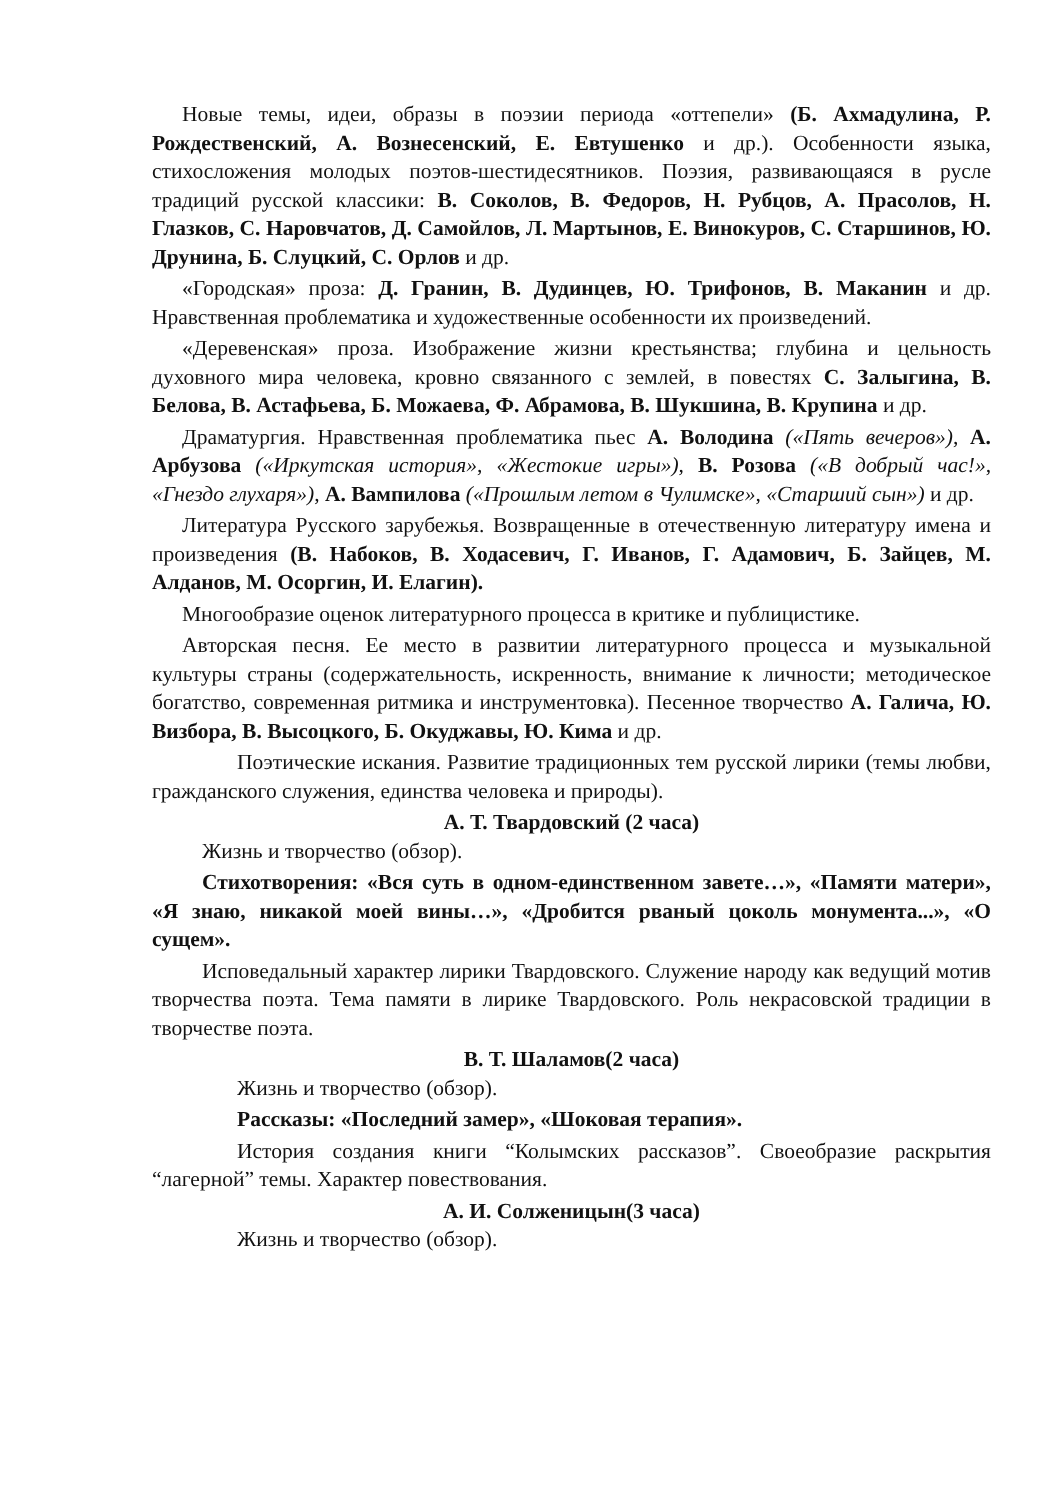Новые темы, идеи, образы в поэзии периода «оттепели» (Б. Ахмадулина, Р. Рождественский, А. Вознесенский, Е. Евтушенко и др.). Особенности языка, стихосложения молодых поэтов-шестидесятников. Поэзия, развивающаяся в русле традиций русской классики: В. Соколов, В. Федоров, Н. Рубцов, А. Прасолов, Н. Глазков, С. Наровчатов, Д. Самойлов, Л. Мартынов, Е. Винокуров, С. Старшинов, Ю. Друнина, Б. Слуцкий, С. Орлов и др.
«Городская» проза: Д. Гранин, В. Дудинцев, Ю. Трифонов, В. Маканин и др. Нравственная проблематика и художественные особенности их произведений.
«Деревенская» проза. Изображение жизни крестьянства; глубина и цельность духовного мира человека, кровно связанного с землей, в повестях С. Залыгина, В. Белова, В. Астафьева, Б. Можаева, Ф. Абрамова, В. Шукшина, В. Крупина и др.
Драматургия. Нравственная проблематика пьес А. Володина («Пять вечеров»), А. Арбузова («Иркутская история», «Жестокие игры»), В. Розова («В добрый час!», «Гнездо глухаря»), А. Вампилова («Прошлым летом в Чулимске», «Старший сын») и др.
Литература Русского зарубежья. Возвращенные в отечественную литературу имена и произведения (В. Набоков, В. Ходасевич, Г. Иванов, Г. Адамович, Б. Зайцев, М. Алданов, М. Осоргин, И. Елагин).
Многообразие оценок литературного процесса в критике и публицистике.
Авторская песня. Ее место в развитии литературного процесса и музыкальной культуры страны (содержательность, искренность, внимание к личности; методическое богатство, современная ритмика и инструментовка). Песенное творчество А. Галича, Ю. Визбора, В. Высоцкого, Б. Окуджавы, Ю. Кима и др.
Поэтические искания. Развитие традиционных тем русской лирики (темы любви, гражданского служения, единства человека и природы).
А. Т. Твардовский (2 часа)
Жизнь и творчество (обзор).
Стихотворения: «Вся суть в одном-единственном завете…», «Памяти матери», «Я знаю, никакой моей вины…», «Дробится рваный цоколь монумента...», «О сущем».
Исповедальный характер лирики Твардовского. Служение народу как ведущий мотив творчества поэта. Тема памяти в лирике Твардовского. Роль некрасовской традиции в творчестве поэта.
В. Т. Шаламов(2 часа)
Жизнь и творчество (обзор).
Рассказы: «Последний замер», «Шоковая терапия».
История создания книги “Колымских рассказов”. Своеобразие раскрытия “лагерной” темы. Характер повествования.
А. И. Солженицын(3 часа)
Жизнь и творчество (обзор).